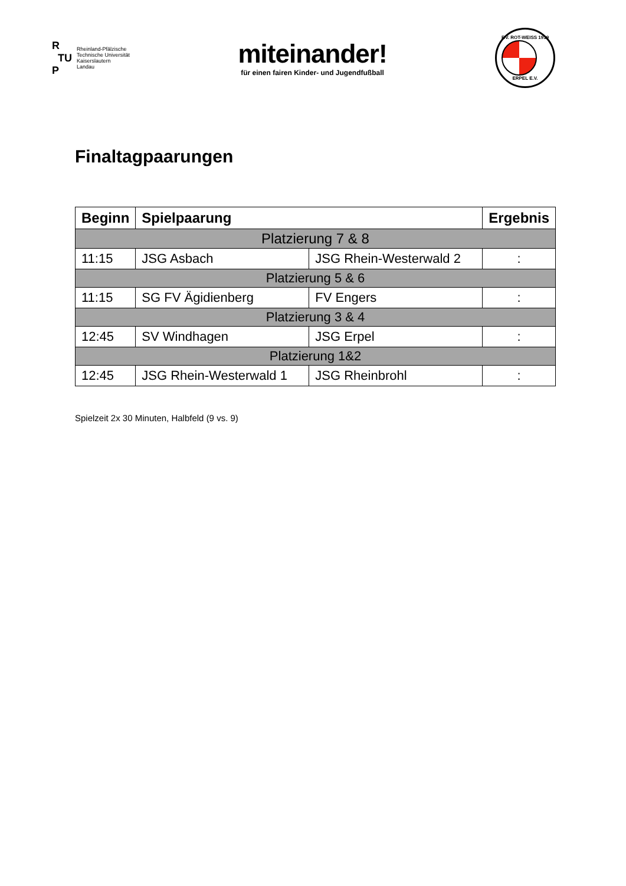R
TU
P
Rheinland-Pfälzische
Technische Universität
Kaiserslautern
Landau
miteinander!
für einen fairen Kinder- und Jugendfußball
F.V. ROT-WEISS 1919
ERPEL E.V.
Finaltagpaarungen
| Beginn | Spielpaarung | | Ergebnis |
| --- | --- | --- | --- |
| Platzierung 7 & 8 | | | |
| 11:15 | JSG Asbach | JSG Rhein-Westerwald 2 | : |
| Platzierung 5 & 6 | | | |
| 11:15 | SG FV Ägidienberg | FV Engers | : |
| Platzierung 3 & 4 | | | |
| 12:45 | SV Windhagen | JSG Erpel | : |
| Platzierung 1&2 | | | |
| 12:45 | JSG Rhein-Westerwald 1 | JSG Rheinbrohl | : |
Spielzeit 2x 30 Minuten, Halbfeld (9 vs. 9)